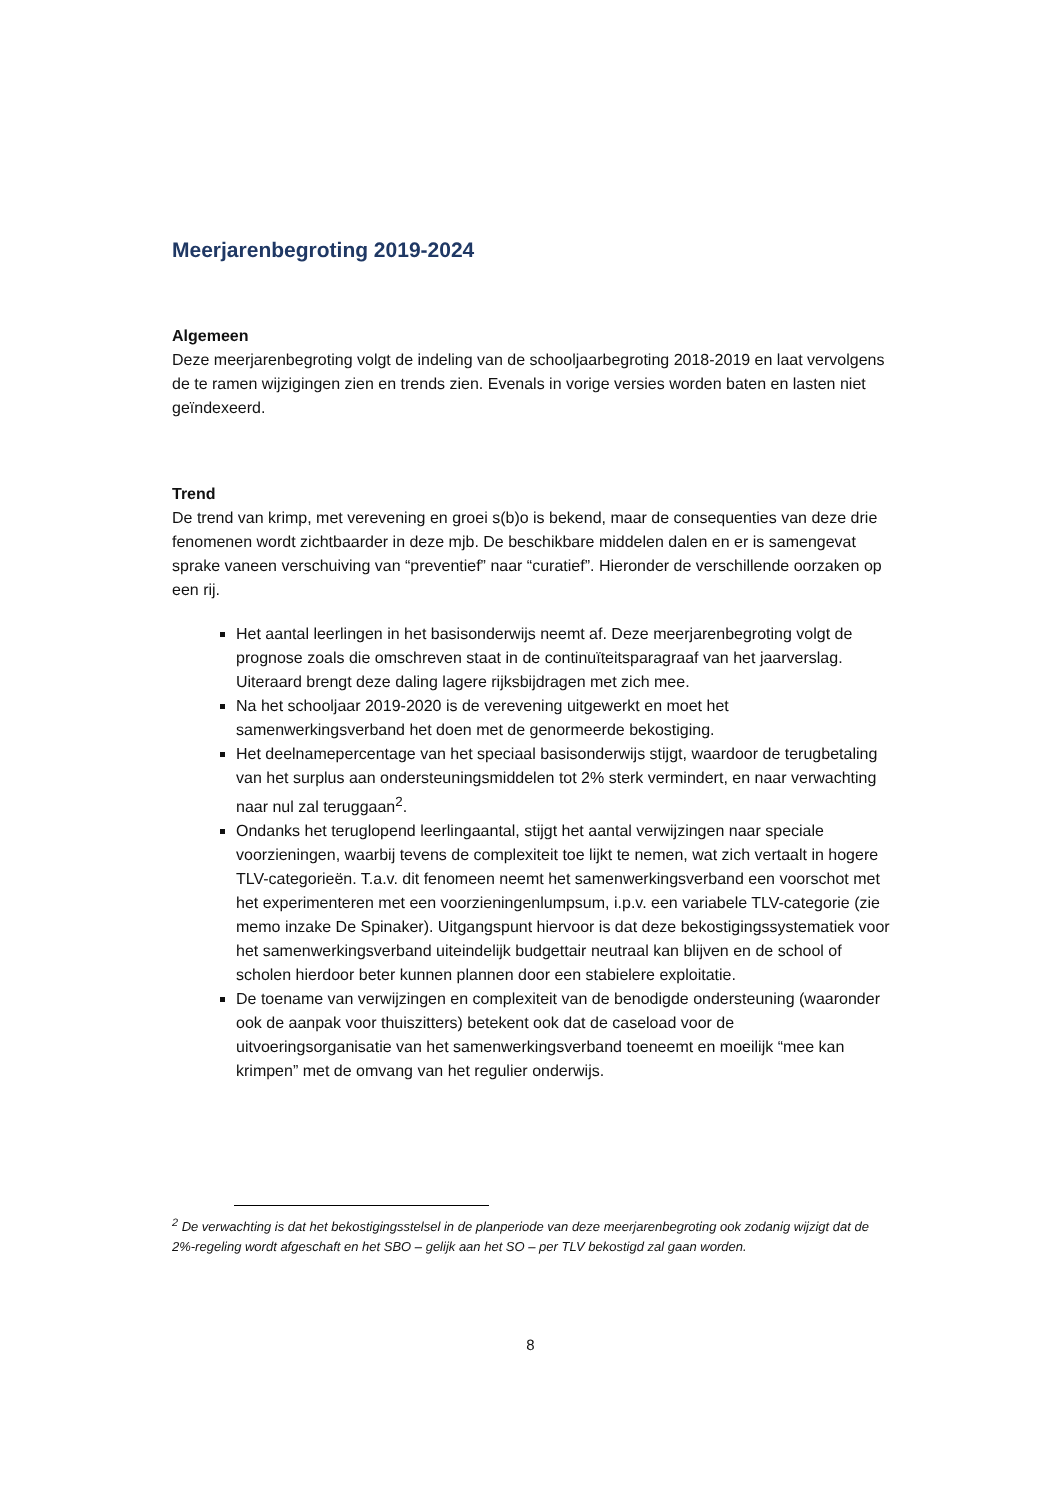Meerjarenbegroting 2019-2024
Algemeen
Deze meerjarenbegroting volgt de indeling van de schooljaarbegroting 2018-2019 en laat vervolgens de te ramen wijzigingen zien en trends zien. Evenals in vorige versies worden baten en lasten niet geïndexeerd.
Trend
De trend van krimp, met verevening en groei s(b)o is bekend, maar de consequenties van deze drie fenomenen wordt zichtbaarder in deze mjb. De beschikbare middelen dalen en er is samengevat sprake vaneen verschuiving van “preventief” naar “curatief”. Hieronder de verschillende oorzaken op een rij.
Het aantal leerlingen in het basisonderwijs neemt af. Deze meerjarenbegroting volgt de prognose zoals die omschreven staat in de continuïteitsparagraaf van het jaarverslag. Uiteraard brengt deze daling lagere rijksbijdragen met zich mee.
Na het schooljaar 2019-2020 is de verevening uitgewerkt en moet het samenwerkingsverband het doen met de genormeerde bekostiging.
Het deelnamepercentage van het speciaal basisonderwijs stijgt, waardoor de terugbetaling van het surplus aan ondersteuningsmiddelen tot 2% sterk vermindert, en naar verwachting naar nul zal teruggaan<sup>2</sup>.
Ondanks het teruglopend leerlingaantal, stijgt het aantal verwijzingen naar speciale voorzieningen, waarbij tevens de complexiteit toe lijkt te nemen, wat zich vertaalt in hogere TLV-categorieën. T.a.v. dit fenomeen neemt het samenwerkingsverband een voorschot met het experimenteren met een voorzieningenlumpsum, i.p.v. een variabele TLV-categorie (zie memo inzake De Spinaker). Uitgangspunt hiervoor is dat deze bekostigingssystematiek voor het samenwerkingsverband uiteindelijk budgettair neutraal kan blijven en de school of scholen hierdoor beter kunnen plannen door een stabielere exploitatie.
De toename van verwijzingen en complexiteit van de benodigde ondersteuning (waaronder ook de aanpak voor thuiszitters) betekent ook dat de caseload voor de uitvoeringsorganisatie van het samenwerkingsverband toeneemt en moeilijk “mee kan krimpen” met de omvang van het regulier onderwijs.
<sup>2</sup> De verwachting is dat het bekostigingsstelsel in de planperiode van deze meerjarenbegroting ook zodanig wijzigt dat de 2%-regeling wordt afgeschaft en het SBO – gelijk aan het SO – per TLV bekostigd zal gaan worden.
8